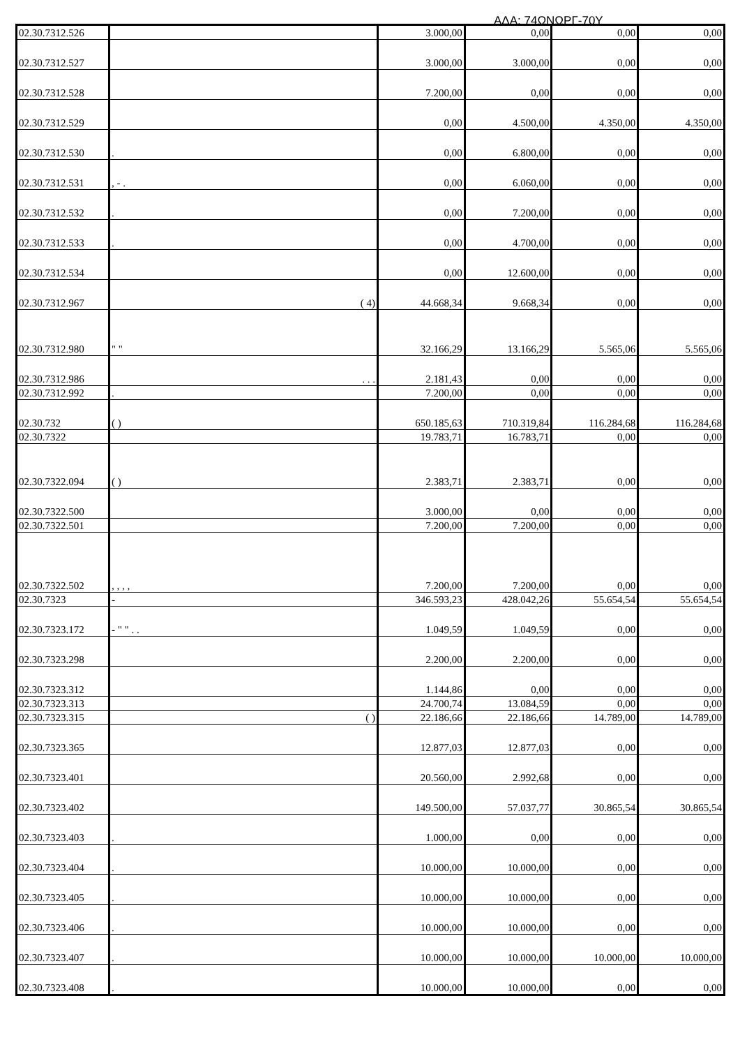ΑΔΑ: 74ΩΝΩΡΓ-70Υ
| 02.30.7312.526 | | 3.000,00 | 0,00 | 0,00 | 0,00 |
| 02.30.7312.527 | | 3.000,00 | 3.000,00 | 0,00 | 0,00 |
| 02.30.7312.528 | | 7.200,00 | 0,00 | 0,00 | 0,00 |
| 02.30.7312.529 | | 0,00 | 4.500,00 | 4.350,00 | 4.350,00 |
| 02.30.7312.530 | . | 0,00 | 6.800,00 | 0,00 | 0,00 |
| 02.30.7312.531 | , - . | 0,00 | 6.060,00 | 0,00 | 0,00 |
| 02.30.7312.532 | . | 0,00 | 7.200,00 | 0,00 | 0,00 |
| 02.30.7312.533 | . | 0,00 | 4.700,00 | 0,00 | 0,00 |
| 02.30.7312.534 | | 0,00 | 12.600,00 | 0,00 | 0,00 |
| 02.30.7312.967 | ( 4) | 44.668,34 | 9.668,34 | 0,00 | 0,00 |
| 02.30.7312.980 | " " | 32.166,29 | 13.166,29 | 5.565,06 | 5.565,06 |
| 02.30.7312.986 | . . . | 2.181,43 | 0,00 | 0,00 | 0,00 |
| 02.30.7312.992 | . | 7.200,00 | 0,00 | 0,00 | 0,00 |
| 02.30.732 | ( ) | 650.185,63 | 710.319,84 | 116.284,68 | 116.284,68 |
| 02.30.7322 | | 19.783,71 | 16.783,71 | 0,00 | 0,00 |
| 02.30.7322.094 | ( ) | 2.383,71 | 2.383,71 | 0,00 | 0,00 |
| 02.30.7322.500 | | 3.000,00 | 0,00 | 0,00 | 0,00 |
| 02.30.7322.501 | | 7.200,00 | 7.200,00 | 0,00 | 0,00 |
| 02.30.7322.502 | , , , , | 7.200,00 | 7.200,00 | 0,00 | 0,00 |
| 02.30.7323 | - | 346.593,23 | 428.042,26 | 55.654,54 | 55.654,54 |
| 02.30.7323.172 | - " " . . | 1.049,59 | 1.049,59 | 0,00 | 0,00 |
| 02.30.7323.298 | | 2.200,00 | 2.200,00 | 0,00 | 0,00 |
| 02.30.7323.312 | | 1.144,86 | 0,00 | 0,00 | 0,00 |
| 02.30.7323.313 | | 24.700,74 | 13.084,59 | 0,00 | 0,00 |
| 02.30.7323.315 | ( ) | 22.186,66 | 22.186,66 | 14.789,00 | 14.789,00 |
| 02.30.7323.365 | | 12.877,03 | 12.877,03 | 0,00 | 0,00 |
| 02.30.7323.401 | | 20.560,00 | 2.992,68 | 0,00 | 0,00 |
| 02.30.7323.402 | | 149.500,00 | 57.037,77 | 30.865,54 | 30.865,54 |
| 02.30.7323.403 | . | 1.000,00 | 0,00 | 0,00 | 0,00 |
| 02.30.7323.404 | . | 10.000,00 | 10.000,00 | 0,00 | 0,00 |
| 02.30.7323.405 | . | 10.000,00 | 10.000,00 | 0,00 | 0,00 |
| 02.30.7323.406 | . | 10.000,00 | 10.000,00 | 0,00 | 0,00 |
| 02.30.7323.407 | . | 10.000,00 | 10.000,00 | 10.000,00 | 10.000,00 |
| 02.30.7323.408 | . | 10.000,00 | 10.000,00 | 0,00 | 0,00 |